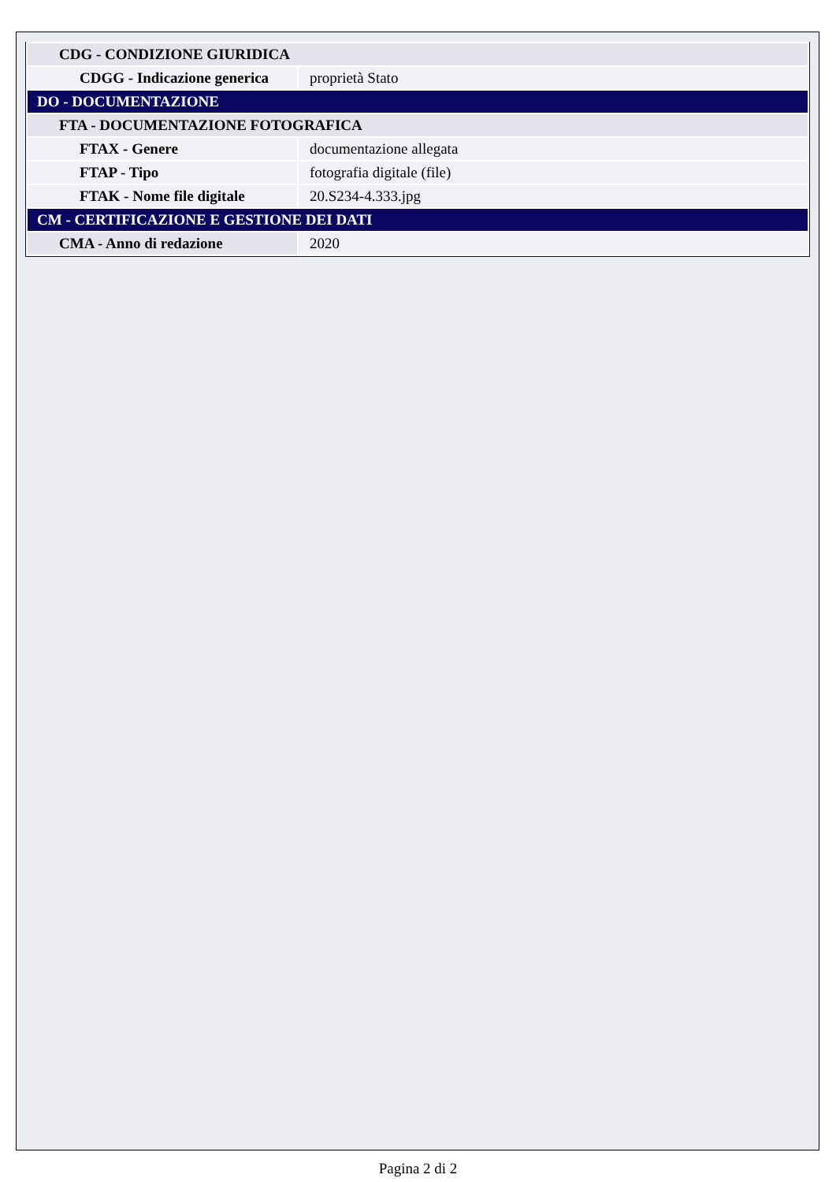| CDG - CONDIZIONE GIURIDICA | |
| CDGG - Indicazione generica | proprietà Stato |
| DO - DOCUMENTAZIONE | |
| FTA - DOCUMENTAZIONE FOTOGRAFICA | |
| FTAX - Genere | documentazione allegata |
| FTAP - Tipo | fotografia digitale (file) |
| FTAK - Nome file digitale | 20.S234-4.333.jpg |
| CM - CERTIFICAZIONE E GESTIONE DEI DATI | |
| CMA - Anno di redazione | 2020 |
Pagina 2 di 2